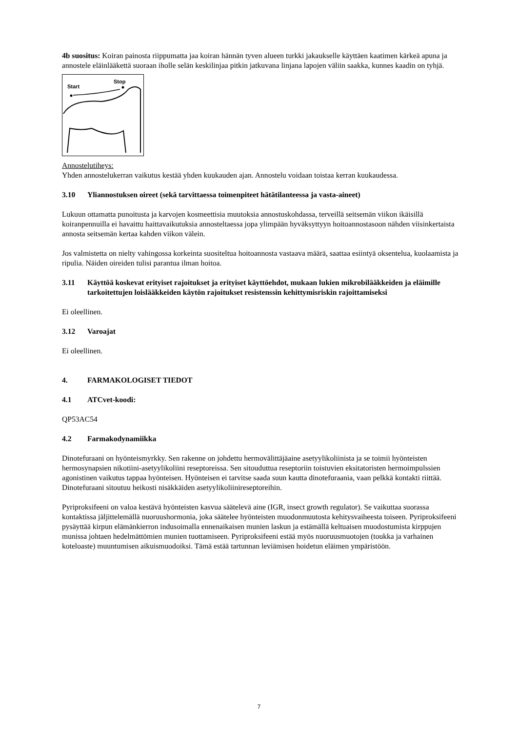4b suositus: Koiran painosta riippumatta jaa koiran hännän tyven alueen turkki jakaukselle käyttäen kaatimen kärkeä apuna ja annostele eläinlääkettä suoraan iholle selän keskilinjaa pitkin jatkuvana linjana lapojen väliin saakka, kunnes kaadin on tyhjä.
Start
Stop
Annostelutiheys:
Yhden annostelukerran vaikutus kestää yhden kuukauden ajan. Annostelu voidaan toistaa kerran kuukaudessa.
3.10 Yliannostuksen oireet (sekä tarvittaessa toimenpiteet hätätilanteessa ja vasta-aineet)
Lukuun ottamatta punoitusta ja karvojen kosmeettisia muutoksia annostuskohdassa, terveillä seitsemän viikon ikäisillä koiranpennuilla ei havaittu haittavaikutuksia annosteltaessa jopa ylimpään hyväksyttyyn hoitoannostasoon nähden viisinkertaista annosta seitsemän kertaa kahden viikon välein.
Jos valmistetta on nielty vahingossa korkeinta suositeltua hoitoannosta vastaava määrä, saattaa esiintyä oksentelua, kuolaamista ja ripulia. Näiden oireiden tulisi parantua ilman hoitoa.
3.11 Käyttöä koskevat erityiset rajoitukset ja erityiset käyttöehdot, mukaan lukien mikrobilääkkeiden ja eläimille tarkoitettujen loislääkkeiden käytön rajoitukset resistenssin kehittymisriskin rajoittamiseksi
Ei oleellinen.
3.12 Varoajat
Ei oleellinen.
4. FARMAKOLOGISET TIEDOT
4.1 ATCvet-koodi:
QP53AC54
4.2 Farmakodynamiikka
Dinotefuraani on hyönteismyrkky. Sen rakenne on johdettu hermovälittäjäaine asetyylikoliinista ja se toimii hyönteisten hermosynapsien nikotiini-asetyylikoliini reseptoreissa. Sen sitouduttua reseptoriin toistuvien eksitatoristen hermoimpulssien agonistinen vaikutus tappaa hyönteisen. Hyönteisen ei tarvitse saada suun kautta dinotefuraania, vaan pelkkä kontakti riittää. Dinotefuraani sitoutuu heikosti nisäkkäiden asetyylikoliinireseptoreihin.
Pyriproksifeeni on valoa kestävä hyönteisten kasvua säätelevä aine (IGR, insect growth regulator). Se vaikuttaa suorassa kontaktissa jäljittelemällä nuoruushormonia, joka säätelee hyönteisten muodonmuutosta kehitysvaiheesta toiseen. Pyriproksifeeni pysäyttää kirpun elämänkierron indusoimalla ennenaikaisen munien laskun ja estämällä keltuaisen muodostumista kirppujen munissa johtaen hedelmättömien munien tuottamiseen. Pyriproksifeeni estää myös nuoruusmuotojen (toukka ja varhainen koteloaste) muuntumisen aikuismuodoiksi. Tämä estää tartunnan leviämisen hoidetun eläimen ympäristöön.
7